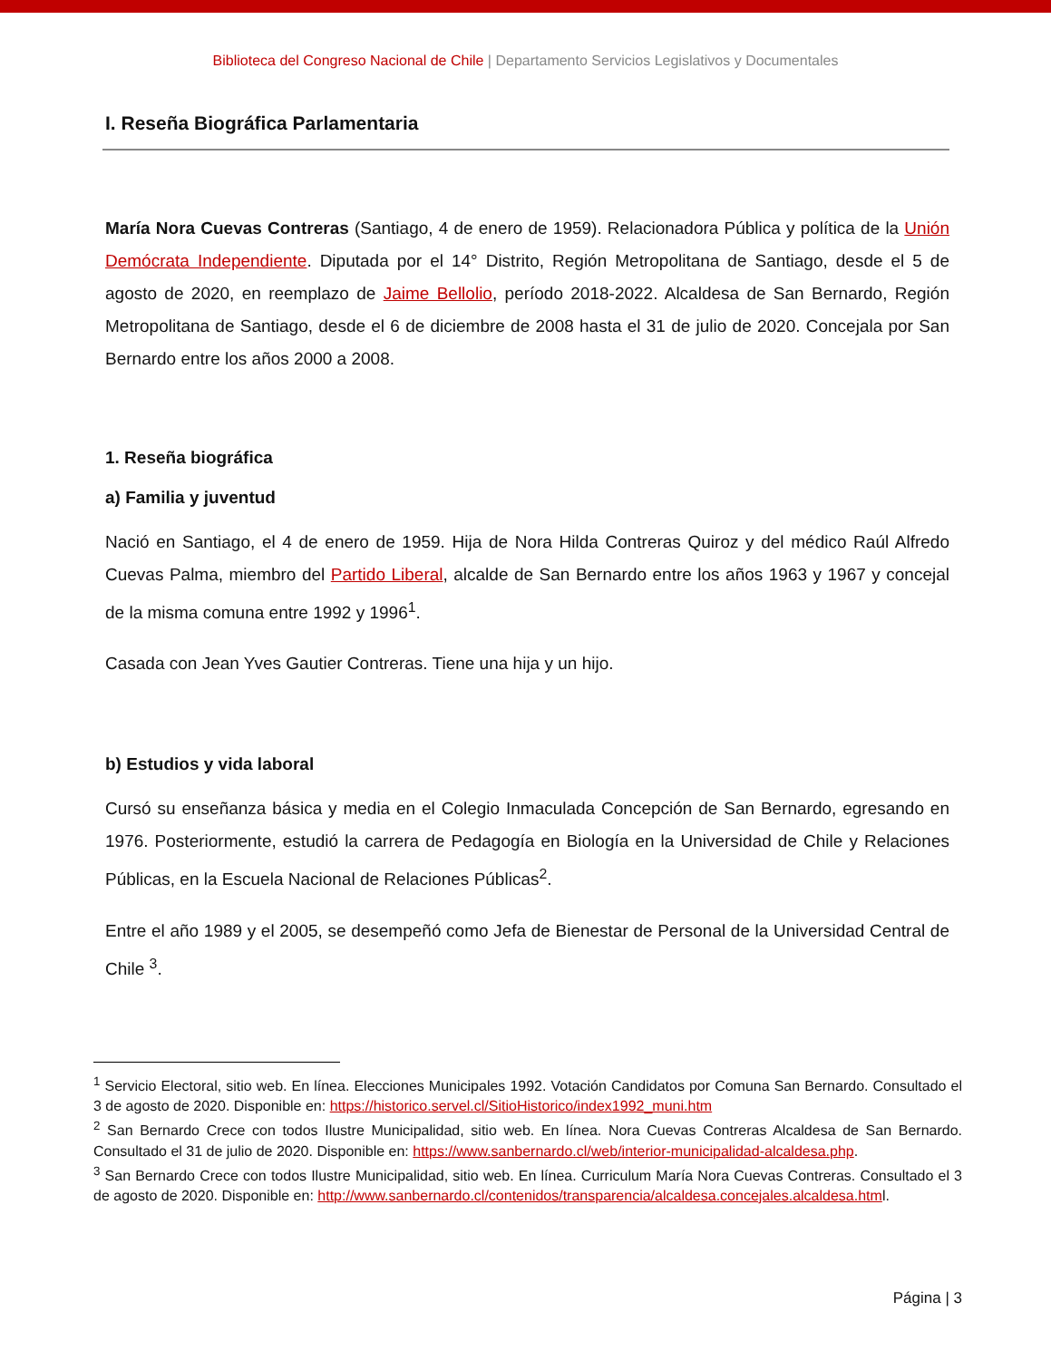Biblioteca del Congreso Nacional de Chile | Departamento Servicios Legislativos y Documentales
I. Reseña Biográfica Parlamentaria
María Nora Cuevas Contreras (Santiago, 4 de enero de 1959). Relacionadora Pública y política de la Unión Demócrata Independiente. Diputada por el 14° Distrito, Región Metropolitana de Santiago, desde el 5 de agosto de 2020, en reemplazo de Jaime Bellolio, período 2018-2022. Alcaldesa de San Bernardo, Región Metropolitana de Santiago, desde el 6 de diciembre de 2008 hasta el 31 de julio de 2020. Concejala por San Bernardo entre los años 2000 a 2008.
1. Reseña biográfica
a) Familia y juventud
Nació en Santiago, el 4 de enero de 1959. Hija de Nora Hilda Contreras Quiroz y del médico Raúl Alfredo Cuevas Palma, miembro del Partido Liberal, alcalde de San Bernardo entre los años 1963 y 1967 y concejal de la misma comuna entre 1992 y 1996<sup>1</sup>.
Casada con Jean Yves Gautier Contreras. Tiene una hija y un hijo.
b) Estudios y vida laboral
Cursó su enseñanza básica y media en el Colegio Inmaculada Concepción de San Bernardo, egresando en 1976. Posteriormente, estudió la carrera de Pedagogía en Biología en la Universidad de Chile y Relaciones Públicas, en la Escuela Nacional de Relaciones Públicas<sup>2</sup>.
Entre el año 1989 y el 2005, se desempeñó como Jefa de Bienestar de Personal de la Universidad Central de Chile <sup>3</sup>.
<sup>1</sup> Servicio Electoral, sitio web. En línea. Elecciones Municipales 1992. Votación Candidatos por Comuna San Bernardo. Consultado el 3 de agosto de 2020. Disponible en: https://historico.servel.cl/SitioHistorico/index1992_muni.htm
<sup>2</sup> San Bernardo Crece con todos Ilustre Municipalidad, sitio web. En línea. Nora Cuevas Contreras Alcaldesa de San Bernardo. Consultado el 31 de julio de 2020. Disponible en: https://www.sanbernardo.cl/web/interior-municipalidad-alcaldesa.php.
<sup>3</sup> San Bernardo Crece con todos Ilustre Municipalidad, sitio web. En línea. Curriculum María Nora Cuevas Contreras. Consultado el 3 de agosto de 2020. Disponible en: http://www.sanbernardo.cl/contenidos/transparencia/alcaldesa.concejales.alcaldesa.html.
Página | 3